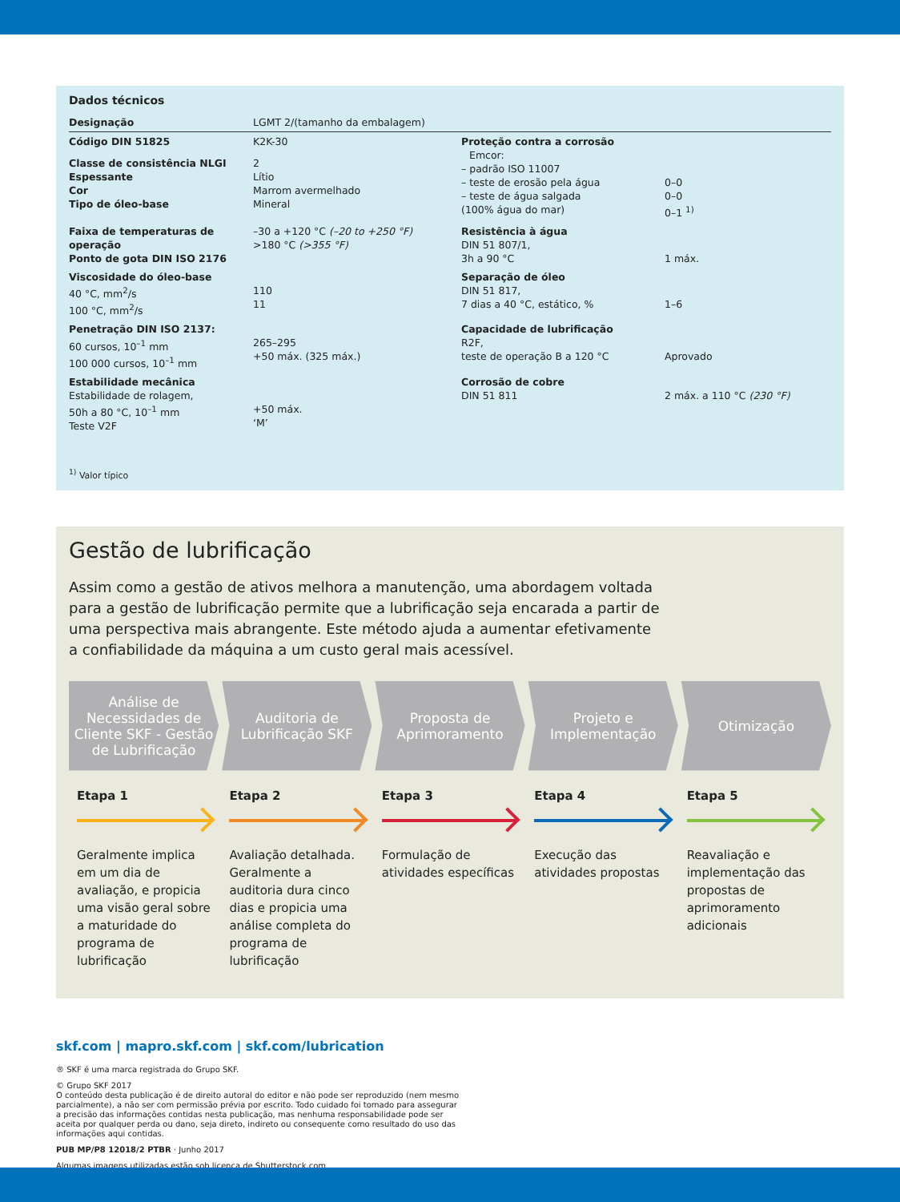Dados técnicos
| Designação | LGMT 2/(tamanho da embalagem) | | |
| Código DIN 51825 | K2K-30 | Proteção contra a corrosão Emcor: – padrão ISO 11007 – teste de erosão pela água – teste de água salgada (100% água do mar) | 0–0 0–0 0–1 <sup>1)</sup> |
| Classe de consistência NLGI Espessante Cor Tipo de óleo-base | 2 Lítio Marrom avermelhado Mineral | | |
| Faixa de temperaturas de operação Ponto de gota DIN ISO 2176 | –30 a +120 °C (–20 to +250 °F) >180 °C (>355 °F) | Resistência à água DIN 51 807/1, 3h a 90 °C | 1 máx. |
| Viscosidade do óleo-base 40 °C, mm<sup>2</sup>/s 100 °C, mm<sup>2</sup>/s | 110 11 | Separação de óleo DIN 51 817, 7 dias a 40 °C, estático, % | 1–6 |
| Penetração DIN ISO 2137: 60 cursos, 10<sup>–1</sup> mm 100 000 cursos, 10<sup>–1</sup> mm | 265–295 +50 máx. (325 máx.) | Capacidade de lubrificação R2F, teste de operação B a 120 °C | Aprovado |
| Estabilidade mecânica Estabilidade de rolagem, 50h a 80 °C, 10<sup>–1</sup> mm Teste V2F | +50 máx. ‘M’ | Corrosão de cobre DIN 51 811 | 2 máx. a 110 °C (230 °F) |
<sup>1)</sup> Valor típico
Gestão de lubrificação
Assim como a gestão de ativos melhora a manutenção, uma abordagem voltada para a gestão de lubrificação permite que a lubrificação seja encarada a partir de uma perspectiva mais abrangente. Este método ajuda a aumentar efetivamente a confiabilidade da máquina a um custo geral mais acessível.
Análise de Necessidades de Cliente SKF - Gestão de Lubrificação
Auditoria de Lubrificação SKF Proposta de Aprimoramento Projeto e Implementação Otimização
Etapa 1
Geralmente implica em um dia de avaliação, e propicia uma visão geral sobre a maturidade do programa de lubrificação
Etapa 2
Avaliação detalhada. Geralmente a auditoria dura cinco dias e propicia uma análise completa do programa de lubrificação
Etapa 3
Formulação de atividades específicas
Etapa 4
Execução das atividades propostas
Etapa 5
Reavaliação e implementação das propostas de aprimoramento adicionais
skf.com | mapro.skf.com | skf.com/lubrication
® SKF é uma marca registrada do Grupo SKF.
© Grupo SKF 2017
O conteúdo desta publicação é de direito autoral do editor e não pode ser reproduzido (nem mesmo
parcialmente), a não ser com permissão prévia por escrito. Todo cuidado foi tomado para assegurar
a precisão das informações contidas nesta publicação, mas nenhuma responsabilidade pode ser
aceita por qualquer perda ou dano, seja direto, indireto ou consequente como resultado do uso das
informações aqui contidas.
PUB MP/P8 12018/2 PTBR · Junho 2017
Algumas imagens utilizadas estão sob licença de Shutterstock.com